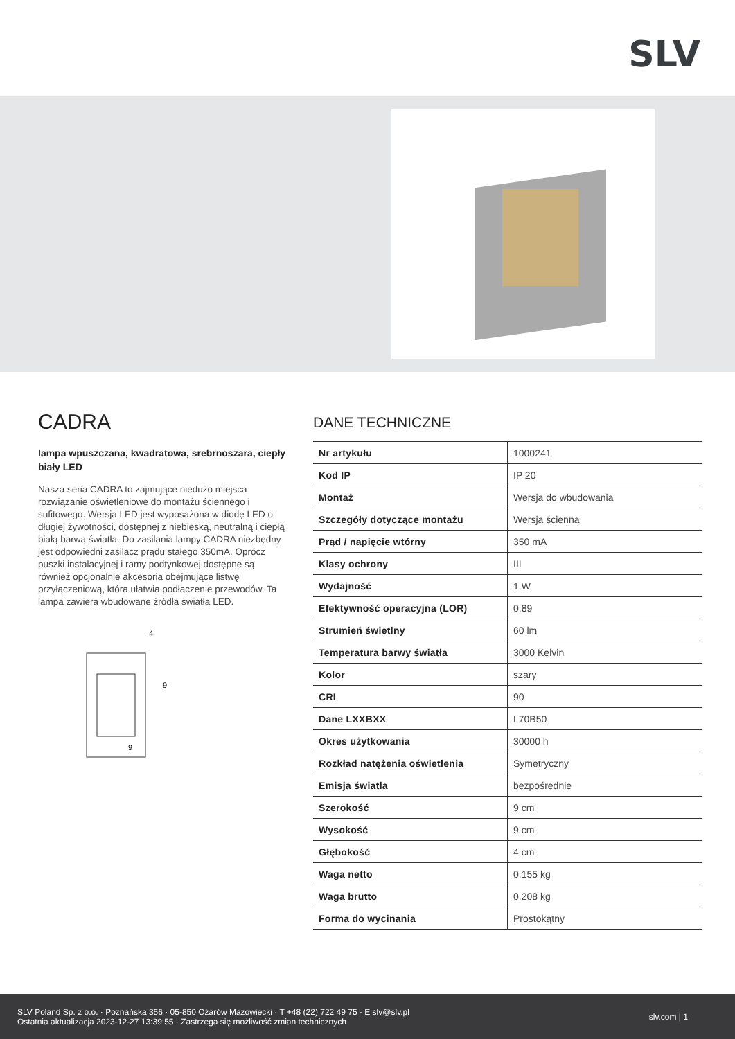SLV
CADRA
lampa wpuszczana, kwadratowa, srebrnoszara, ciepły biały LED
Nasza seria CADRA to zajmujące niedużo miejsca rozwiązanie oświetleniowe do montażu ściennego i sufitowego. Wersja LED jest wyposażona w diodę LED o długiej żywotności, dostępnej z niebieską, neutralną i ciepłą białą barwą światła. Do zasilania lampy CADRA niezbędny jest odpowiedni zasilacz prądu stałego 350mA. Oprócz puszki instalacyjnej i ramy podtynkowej dostępne są również opcjonalnie akcesoria obejmujące listwę przyłączeniową, która ułatwia podłączenie przewodów. Ta lampa zawiera wbudowane źródła światła LED.
4
9
9
DANE TECHNICZNE
| Nr artykułu | 1000241 |
| Kod IP | IP 20 |
| Montaż | Wersja do wbudowania |
| Szczegóły dotyczące montażu | Wersja ścienna |
| Prąd / napięcie wtórny | 350 mA |
| Klasy ochrony | III |
| Wydajność | 1 W |
| Efektywność operacyjna (LOR) | 0,89 |
| Strumień świetlny | 60 lm |
| Temperatura barwy światła | 3000 Kelvin |
| Kolor | szary |
| CRI | 90 |
| Dane LXXBXX | L70B50 |
| Okres użytkowania | 30000 h |
| Rozkład natężenia oświetlenia | Symetryczny |
| Emisja światła | bezpośrednie |
| Szerokość | 9 cm |
| Wysokość | 9 cm |
| Głębokość | 4 cm |
| Waga netto | 0.155 kg |
| Waga brutto | 0.208 kg |
| Forma do wycinania | Prostokątny |
SLV Poland Sp. z o.o. · Poznańska 356 · 05-850 Ożarów Mazowiecki · T +48 (22) 722 49 75 · E slv@slv.pl
Ostatnia aktualizacja 2023-12-27 13:39:55 · Zastrzega się możliwość zmian technicznych
slv.com | 1